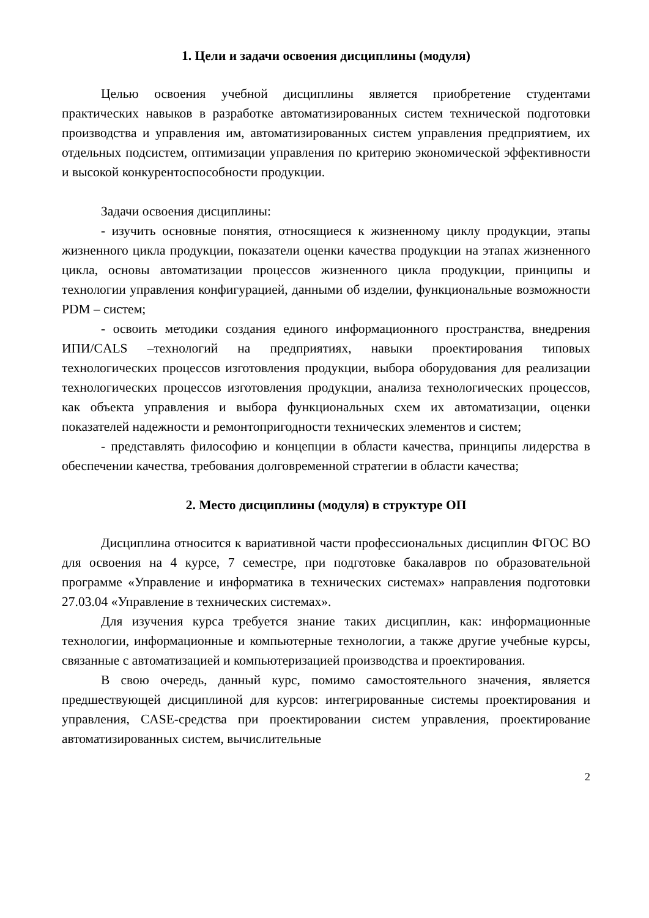1. Цели и задачи освоения дисциплины (модуля)
Целью освоения учебной дисциплины является приобретение студентами практических навыков в разработке автоматизированных систем технической подготовки производства и управления им, автоматизированных систем управления предприятием, их отдельных подсистем, оптимизации управления по критерию экономической эффективности и высокой конкурентоспособности продукции.
Задачи освоения дисциплины:
- изучить основные понятия, относящиеся к жизненному циклу продукции, этапы жизненного цикла продукции, показатели оценки качества продукции на этапах жизненного цикла, основы автоматизации процессов жизненного цикла продукции, принципы и технологии управления конфигурацией, данными об изделии, функциональные возможности PDM – систем;
- освоить методики создания единого информационного пространства, внедрения ИПИ/CALS –технологий на предприятиях, навыки проектирования типовых технологических процессов изготовления продукции, выбора оборудования для реализации технологических процессов изготовления продукции, анализа технологических процессов, как объекта управления и выбора функциональных схем их автоматизации, оценки показателей надежности и ремонтопригодности технических элементов и систем;
- представлять философию и концепции в области качества, принципы лидерства в обеспечении качества, требования долговременной стратегии в области качества;
2. Место дисциплины (модуля) в структуре ОП
Дисциплина относится к вариативной части профессиональных дисциплин ФГОС ВО для освоения на 4 курсе, 7 семестре, при подготовке бакалавров по образовательной программе «Управление и информатика в технических системах» направления подготовки 27.03.04 «Управление в технических системах».
Для изучения курса требуется знание таких дисциплин, как: информационные технологии, информационные и компьютерные технологии, а также другие учебные курсы, связанные с автоматизацией и компьютеризацией производства и проектирования.
В свою очередь, данный курс, помимо самостоятельного значения, является предшествующей дисциплиной для курсов: интегрированные системы проектирования и управления, CASE-средства при проектировании систем управления, проектирование автоматизированных систем, вычислительные
2